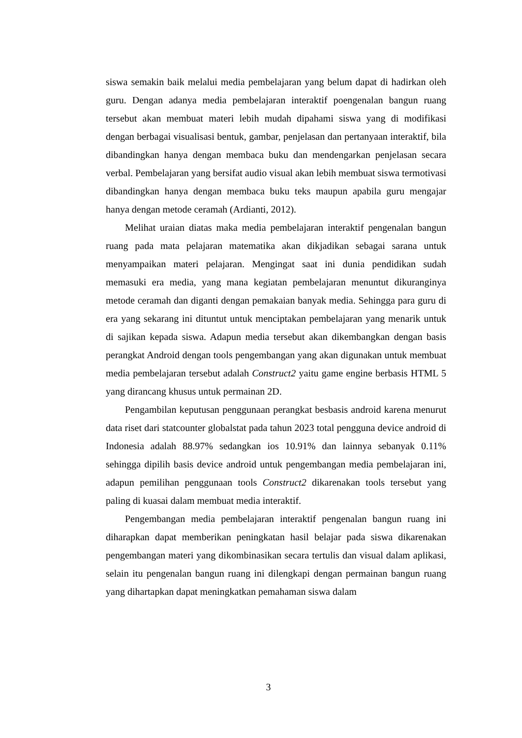siswa semakin baik melalui media pembelajaran yang belum dapat di hadirkan oleh guru. Dengan adanya media pembelajaran interaktif poengenalan bangun ruang tersebut akan membuat materi lebih mudah dipahami siswa yang di modifikasi dengan berbagai visualisasi bentuk, gambar, penjelasan dan pertanyaan interaktif, bila dibandingkan hanya dengan membaca buku dan mendengarkan penjelasan secara verbal. Pembelajaran yang bersifat audio visual akan lebih membuat siswa termotivasi dibandingkan hanya dengan membaca buku teks maupun apabila guru mengajar hanya dengan metode ceramah (Ardianti, 2012).
Melihat uraian diatas maka media pembelajaran interaktif pengenalan bangun ruang pada mata pelajaran matematika akan dikjadikan sebagai sarana untuk menyampaikan materi pelajaran. Mengingat saat ini dunia pendidikan sudah memasuki era media, yang mana kegiatan pembelajaran menuntut dikuranginya metode ceramah dan diganti dengan pemakaian banyak media. Sehingga para guru di era yang sekarang ini dituntut untuk menciptakan pembelajaran yang menarik untuk di sajikan kepada siswa. Adapun media tersebut akan dikembangkan dengan basis perangkat Android dengan tools pengembangan yang akan digunakan untuk membuat media pembelajaran tersebut adalah Construct2 yaitu game engine berbasis HTML 5 yang dirancang khusus untuk permainan 2D.
Pengambilan keputusan penggunaan perangkat besbasis android karena menurut data riset dari statcounter globalstat pada tahun 2023 total pengguna device android di Indonesia adalah 88.97% sedangkan ios 10.91% dan lainnya sebanyak 0.11% sehingga dipilih basis device android untuk pengembangan media pembelajaran ini, adapun pemilihan penggunaan tools Construct2 dikarenakan tools tersebut yang paling di kuasai dalam membuat media interaktif.
Pengembangan media pembelajaran interaktif pengenalan bangun ruang ini diharapkan dapat memberikan peningkatan hasil belajar pada siswa dikarenakan pengembangan materi yang dikombinasikan secara tertulis dan visual dalam aplikasi, selain itu pengenalan bangun ruang ini dilengkapi dengan permainan bangun ruang yang dihartapkan dapat meningkatkan pemahaman siswa dalam
3